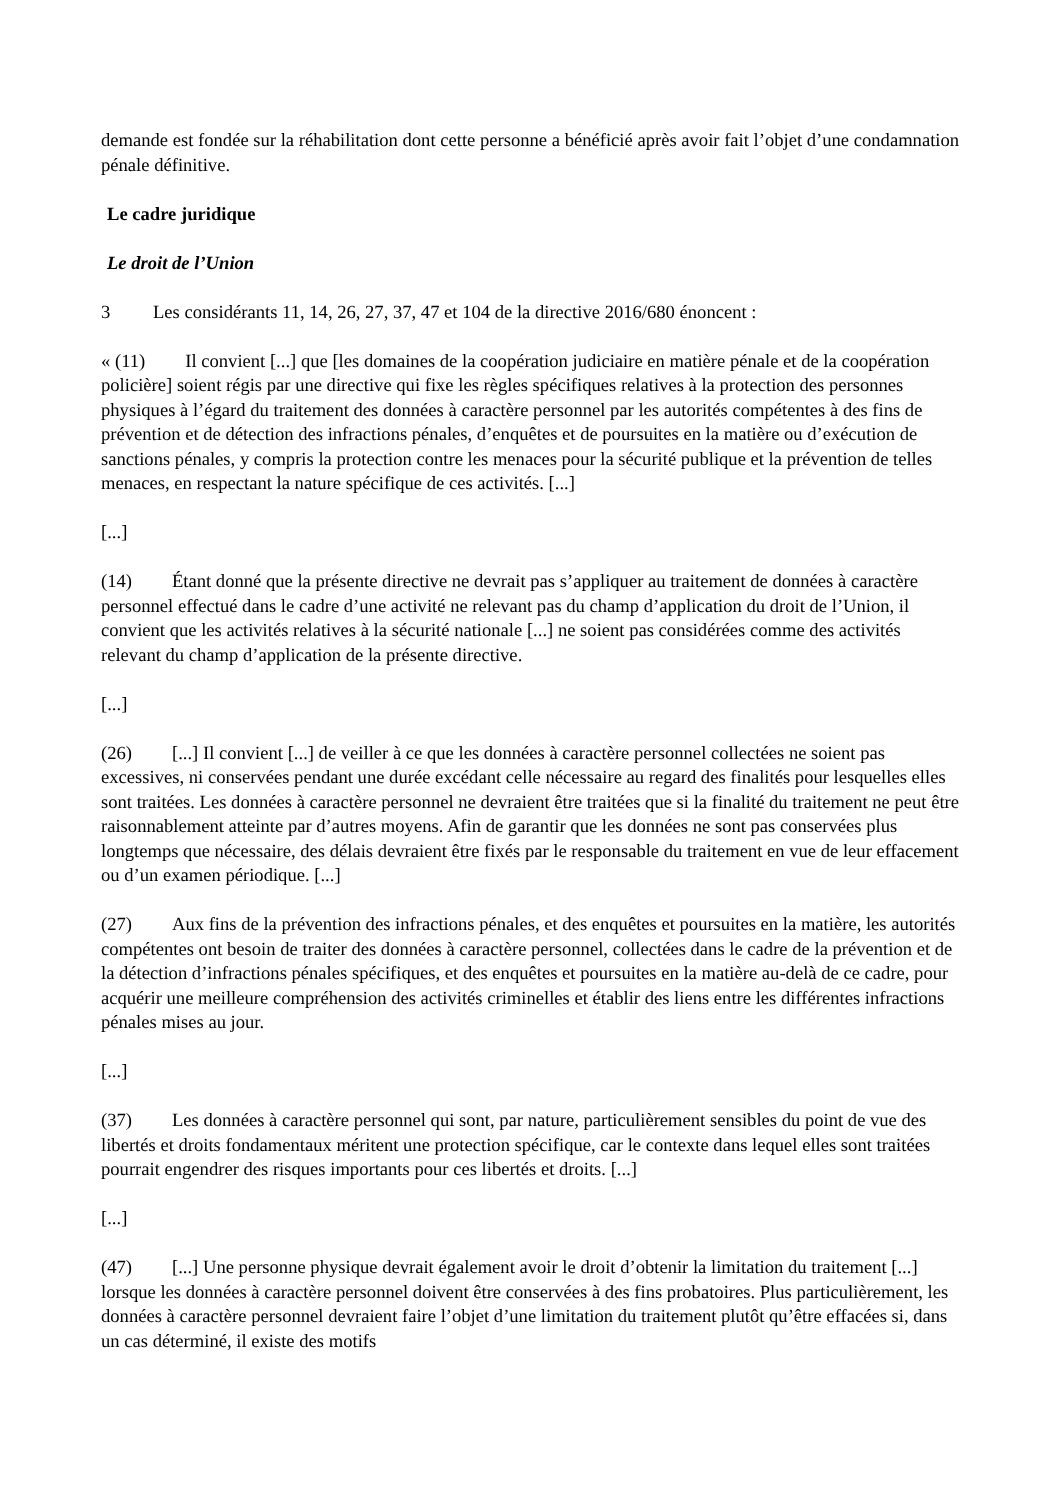demande est fondée sur la réhabilitation dont cette personne a bénéficié après avoir fait l’objet d’une condamnation pénale définitive.
Le cadre juridique
Le droit de l’Union
3 Les considérants 11, 14, 26, 27, 37, 47 et 104 de la directive 2016/680 énoncent :
« (11) Il convient [...] que [les domaines de la coopération judiciaire en matière pénale et de la coopération policière] soient régis par une directive qui fixe les règles spécifiques relatives à la protection des personnes physiques à l’égard du traitement des données à caractère personnel par les autorités compétentes à des fins de prévention et de détection des infractions pénales, d’enquêtes et de poursuites en la matière ou d’exécution de sanctions pénales, y compris la protection contre les menaces pour la sécurité publique et la prévention de telles menaces, en respectant la nature spécifique de ces activités. [...]
[...]
(14) Étant donné que la présente directive ne devrait pas s’appliquer au traitement de données à caractère personnel effectué dans le cadre d’une activité ne relevant pas du champ d’application du droit de l’Union, il convient que les activités relatives à la sécurité nationale [...] ne soient pas considérées comme des activités relevant du champ d’application de la présente directive.
[...]
(26) [...] Il convient [...] de veiller à ce que les données à caractère personnel collectées ne soient pas excessives, ni conservées pendant une durée excédant celle nécessaire au regard des finalités pour lesquelles elles sont traitées. Les données à caractère personnel ne devraient être traitées que si la finalité du traitement ne peut être raisonnablement atteinte par d’autres moyens. Afin de garantir que les données ne sont pas conservées plus longtemps que nécessaire, des délais devraient être fixés par le responsable du traitement en vue de leur effacement ou d’un examen périodique. [...]
(27) Aux fins de la prévention des infractions pénales, et des enquêtes et poursuites en la matière, les autorités compétentes ont besoin de traiter des données à caractère personnel, collectées dans le cadre de la prévention et de la détection d’infractions pénales spécifiques, et des enquêtes et poursuites en la matière au-delà de ce cadre, pour acquérir une meilleure compréhension des activités criminelles et établir des liens entre les différentes infractions pénales mises au jour.
[...]
(37) Les données à caractère personnel qui sont, par nature, particulièrement sensibles du point de vue des libertés et droits fondamentaux méritent une protection spécifique, car le contexte dans lequel elles sont traitées pourrait engendrer des risques importants pour ces libertés et droits. [...]
[...]
(47) [...] Une personne physique devrait également avoir le droit d’obtenir la limitation du traitement [...] lorsque les données à caractère personnel doivent être conservées à des fins probatoires. Plus particulièrement, les données à caractère personnel devraient faire l’objet d’une limitation du traitement plutôt qu’être effacées si, dans un cas déterminé, il existe des motifs